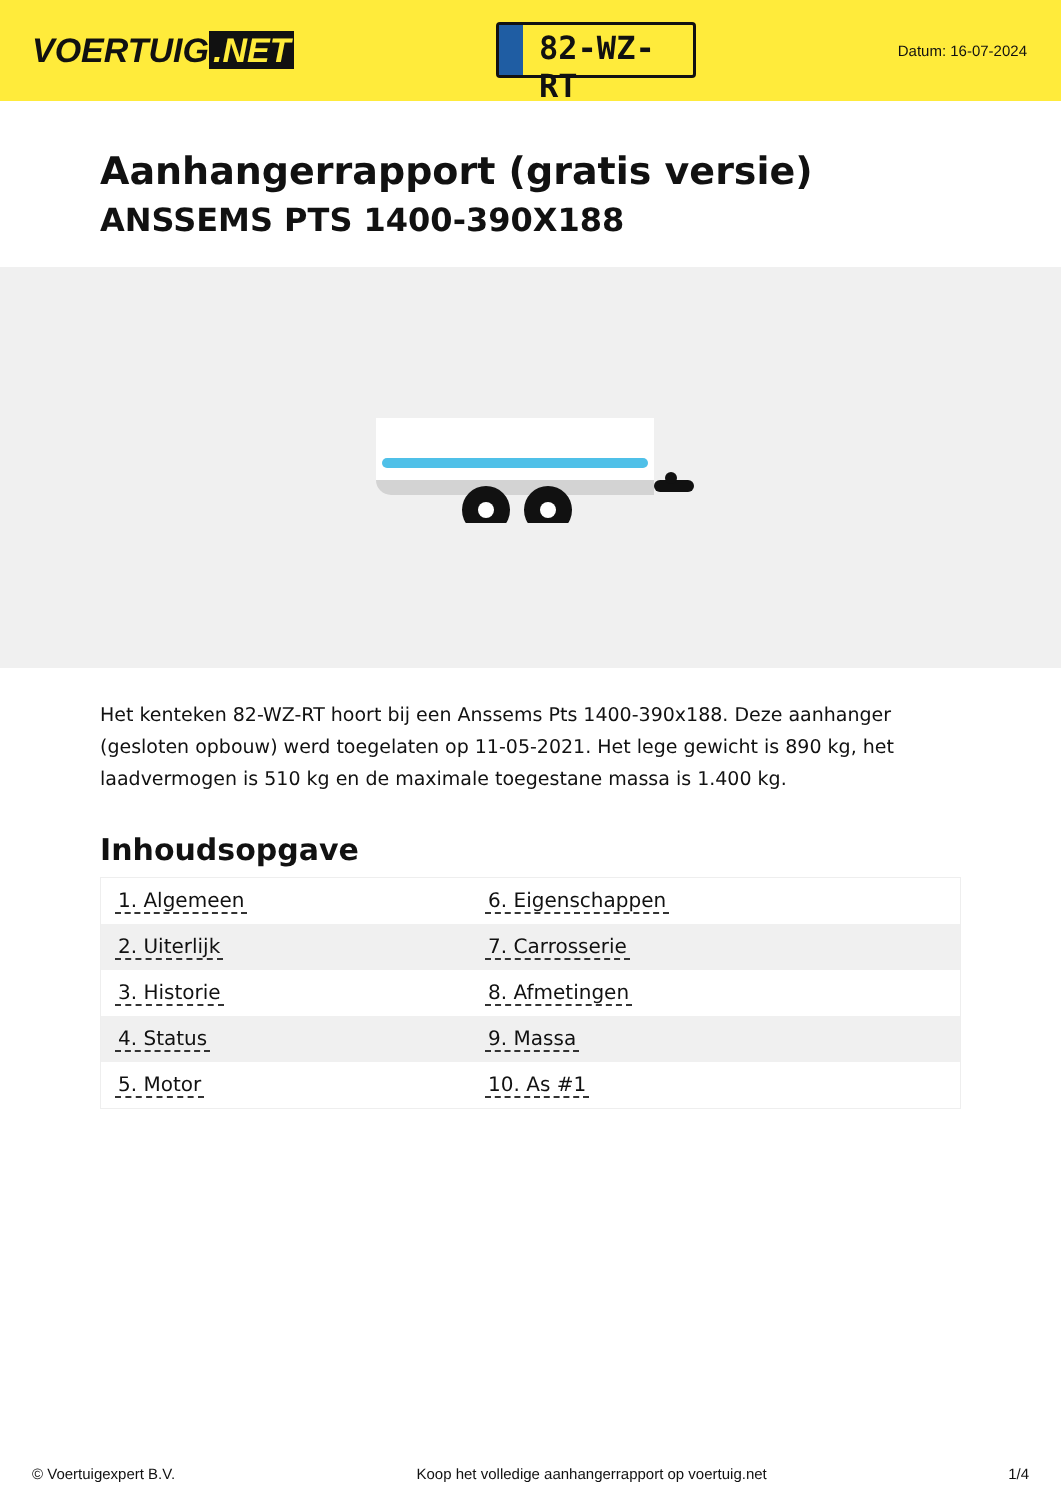VOERTUIG.NET
82-WZ-RT
Datum: 16-07-2024
Aanhangerrapport (gratis versie)
ANSSEMS PTS 1400-390X188
Het kenteken 82-WZ-RT hoort bij een Anssems Pts 1400-390x188. Deze aanhanger (gesloten opbouw) werd toegelaten op 11-05-2021. Het lege gewicht is 890 kg, het laadvermogen is 510 kg en de maximale toegestane massa is 1.400 kg.
Inhoudsopgave
| 1. Algemeen | 6. Eigenschappen |
| 2. Uiterlijk | 7. Carrosserie |
| 3. Historie | 8. Afmetingen |
| 4. Status | 9. Massa |
| 5. Motor | 10. As #1 |
© Voertuigexpert B.V. Koop het volledige aanhangerrapport op voertuig.net 1/4